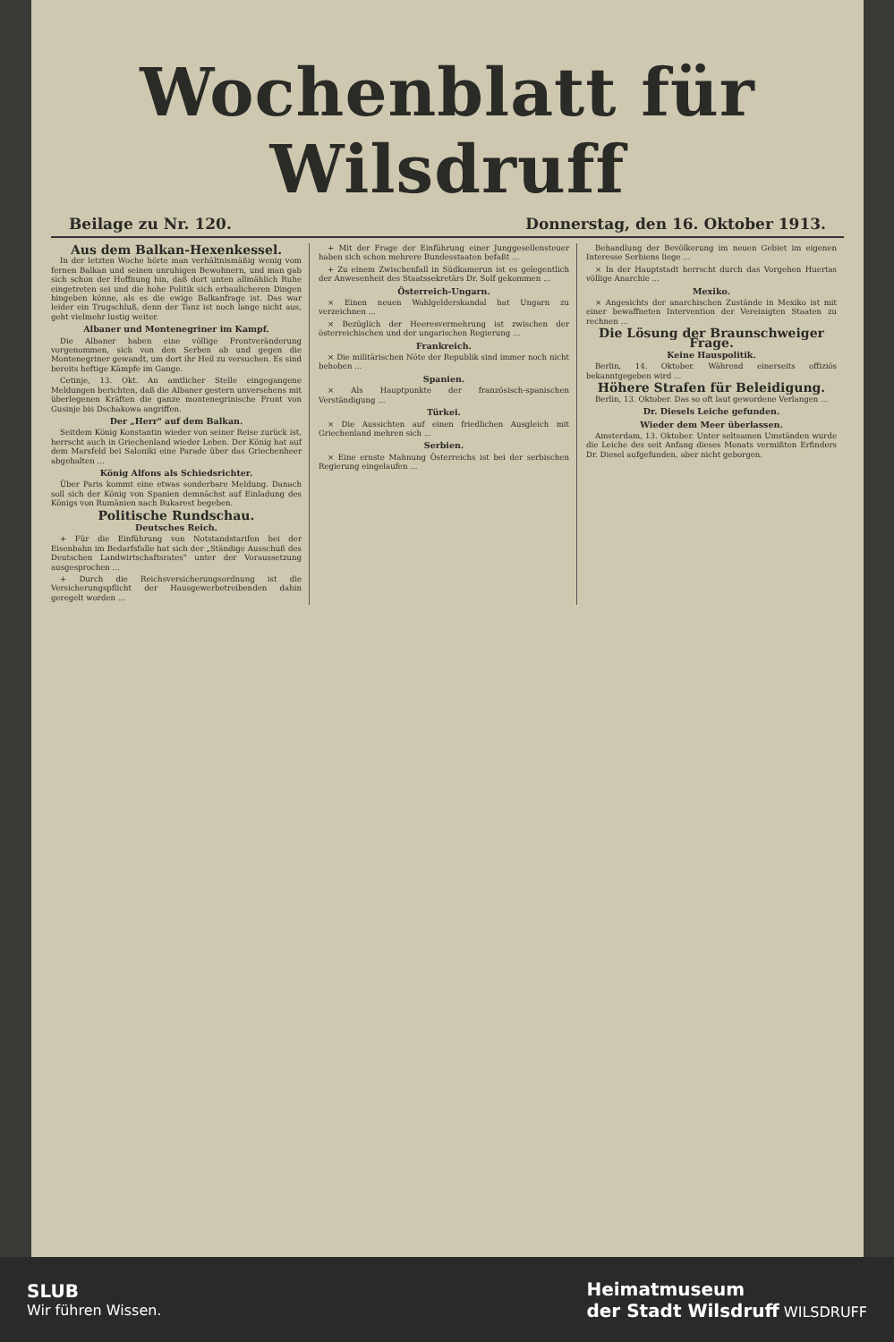Wochenblatt für Wilsdruff
Beilage zu Nr. 120. Donnerstag, den 16. Oktober 1913.
Aus dem Balkan-Hexenkessel.
In der letzten Woche hörte man verhältnismäßig wenig vom fernen Balkan und seinen unruhigen Bewohnern, und man gab sich schon der Hoffnung hin, daß dort unten allmählich Ruhe eingetreten sei und die hohe Politik sich erbaulicheren Dingen hingeben könne, als es die ewige Balkanfrage ist. Das war leider ein Trugschluß, denn der Tanz ist noch lange nicht aus, geht vielmehr lustig weiter.
Albaner und Montenegriner im Kampf.
Die Albaner haben eine völlige Frontveränderung vorgenommen, sich von den Serben ab und gegen die Montenegriner gewandt, um dort ihr Heil zu versuchen. Es sind bereits heftige Kämpfe im Gange.
Cetinje, 13. Okt. An amtlicher Stelle eingegangene Meldungen berichten, daß die Albaner gestern unversehens mit überlegenen Kräften die ganze montenegrinische Front von Gusinje bis Dschakowa angriffen.
Der „Herr" auf dem Balkan.
Seitdem König Konstantin wieder von seiner Reise zurück ist, herrscht auch in Griechenland wieder Leben. Der König hat auf dem Marsfeld bei Saloniki eine Parade über das Griechenheer abgehalten ...
König Alfons als Schiedsrichter.
Über Paris kommt eine etwas sonderbare Meldung. Danach soll sich der König von Spanien demnächst auf Einladung des Königs von Rumänien nach Bukarest begeben.
Politische Rundschau.
Deutsches Reich.
+ Für die Einführung von Notstandstarifen bei der Eisenbahn im Bedarfsfalle hat sich der „Ständige Ausschuß des Deutschen Landwirtschaftsrates" unter der Voraussetzung ausgesprochen ...
+ Durch die Reichsversicherungsordnung ist die Versicherungspflicht der Hausgewerbetreibenden dahin geregelt worden ...
+ Mit der Frage der Einführung einer Junggesellensteuer haben sich schon mehrere Bundesstaaten befaßt ...
+ Zu einem Zwischenfall in Südkamerun ist es gelegentlich der Anwesenheit des Staatssekretärs Dr. Solf gekommen ...
Österreich-Ungarn.
× Einen neuen Wahlgelderskandal hat Ungarn zu verzeichnen ...
× Bezüglich der Heeresvermehrung ist zwischen der österreichischen und der ungarischen Regierung ...
Frankreich.
× Die militärischen Nöte der Republik sind immer noch nicht behoben ...
Spanien.
× Als Hauptpunkte der französisch-spanischen Verständigung ...
Türkei.
× Die Aussichten auf einen friedlichen Ausgleich mit Griechenland mehren sich ...
Serbien.
× Eine ernste Mahnung Österreichs ist bei der serbischen Regierung eingelaufen ...
Behandlung der Bevölkerung im neuen Gebiet im eigenen Interesse Serbiens liege ...
× In der Hauptstadt herrscht durch das Vorgehen Huertas völlige Anarchie ...
Mexiko.
× Angesichts der anarchischen Zustände in Mexiko ist mit einer bewaffneten Intervention der Vereinigten Staaten zu rechnen ...
Die Lösung der Braunschweiger Frage.
Keine Hauspolitik.
Berlin, 14. Oktober. Während einerseits offiziös bekanntgegeben wird ...
Höhere Strafen für Beleidigung.
Berlin, 13. Oktober. Das so oft laut gewordene Verlangen ...
Dr. Diesels Leiche gefunden.
Wieder dem Meer überlassen.
Amsterdam, 13. Oktober. Unter seltsamen Umständen wurde die Leiche des seit Anfang dieses Monats vermißten Erfinders Dr. Diesel aufgefunden, aber nicht geborgen.
SLUB
Wir führen Wissen.
Heimatmuseum
der Stadt Wilsdruff WILSDRUFF